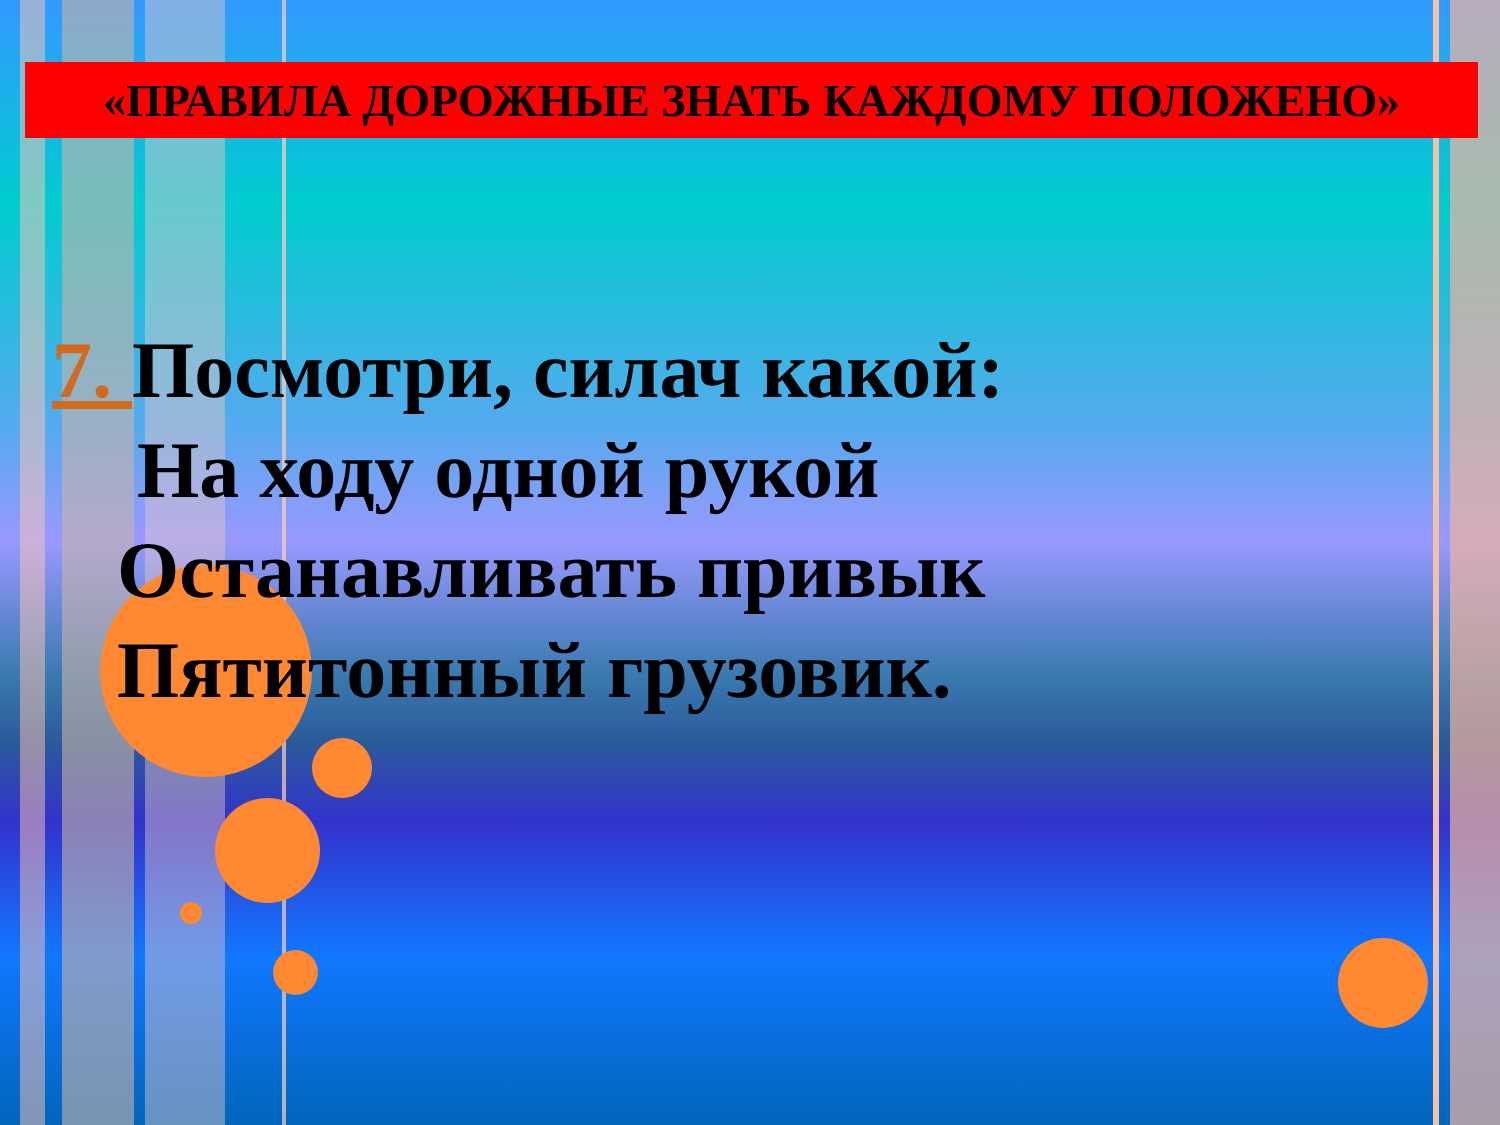«ПРАВИЛА ДОРОЖНЫЕ ЗНАТЬ КАЖДОМУ ПОЛОЖЕНО»
7. Посмотри, силач какой:
На ходу одной рукой
Останавливать привык
Пятитонный грузовик.